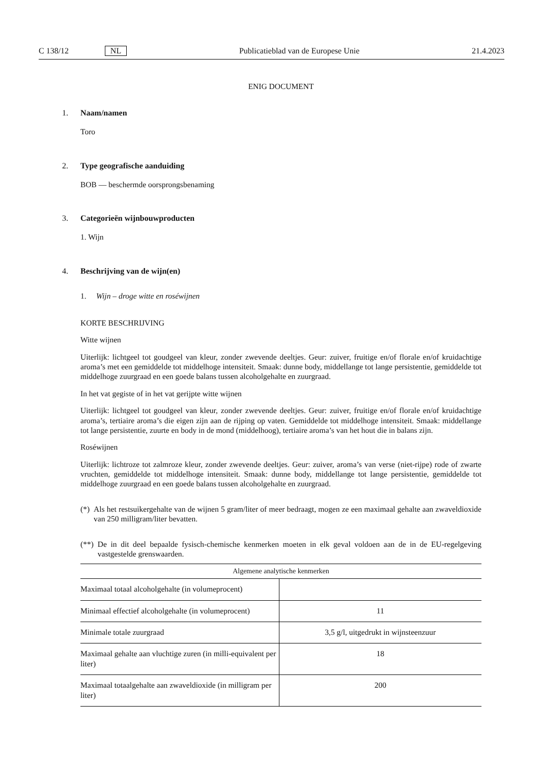C 138/12 NL Publicatieblad van de Europese Unie 21.4.2023
ENIG DOCUMENT
1. Naam/namen
Toro
2. Type geografische aanduiding
BOB — beschermde oorsprongsbenaming
3. Categorieën wijnbouwproducten
1. Wijn
4. Beschrijving van de wijn(en)
1. Wijn – droge witte en roséwijnen
KORTE BESCHRIJVING
Witte wijnen
Uiterlijk: lichtgeel tot goudgeel van kleur, zonder zwevende deeltjes. Geur: zuiver, fruitige en/of florale en/of kruidachtige aroma’s met een gemiddelde tot middelhoge intensiteit. Smaak: dunne body, middellange tot lange persistentie, gemiddelde tot middelhoge zuurgraad en een goede balans tussen alcoholgehalte en zuurgraad.
In het vat gegiste of in het vat gerijpte witte wijnen
Uiterlijk: lichtgeel tot goudgeel van kleur, zonder zwevende deeltjes. Geur: zuiver, fruitige en/of florale en/of kruidachtige aroma’s, tertiaire aroma’s die eigen zijn aan de rijping op vaten. Gemiddelde tot middelhoge intensiteit. Smaak: middellange tot lange persistentie, zuurte en body in de mond (middelhoog), tertiaire aroma’s van het hout die in balans zijn.
Roséwijnen
Uiterlijk: lichtroze tot zalmroze kleur, zonder zwevende deeltjes. Geur: zuiver, aroma’s van verse (niet-rijpe) rode of zwarte vruchten, gemiddelde tot middelhoge intensiteit. Smaak: dunne body, middellange tot lange persistentie, gemiddelde tot middelhoge zuurgraad en een goede balans tussen alcoholgehalte en zuurgraad.
(*) Als het restsuikergehalte van de wijnen 5 gram/liter of meer bedraagt, mogen ze een maximaal gehalte aan zwaveldioxide van 250 milligram/liter bevatten.
(**) De in dit deel bepaalde fysisch-chemische kenmerken moeten in elk geval voldoen aan de in de EU-regelgeving vastgestelde grenswaarden.
| Algemene analytische kenmerken | |
| --- | --- |
| Maximaal totaal alcoholgehalte (in volumeprocent) | |
| Minimaal effectief alcoholgehalte (in volumeprocent) | 11 |
| Minimale totale zuurgraad | 3,5 g/l, uitgedrukt in wijnsteenzuur |
| Maximaal gehalte aan vluchtige zuren (in milli-equivalent per liter) | 18 |
| Maximaal totaalgehalte aan zwaveldioxide (in milligram per liter) | 200 |